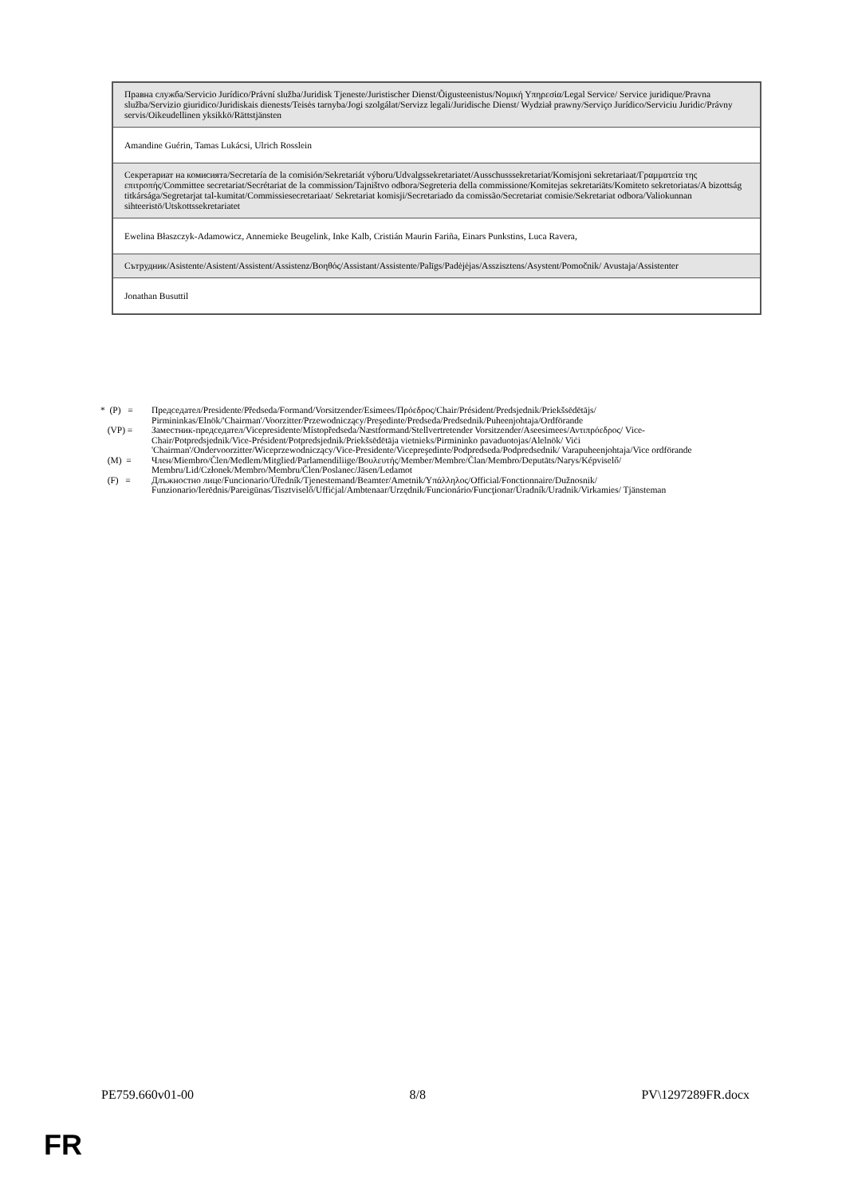| Правна служба/Servicio Jurídico/Právní služba/Juridisk Tjeneste/Juristischer Dienst/Õigusteenistus/Νομική Υπηρεσία/Legal Service/ Service juridique/Pravna služba/Servizio giuridico/Juridiskais dienests/Teisės tarnyba/Jogi szolgálat/Servizz legali/Juridische Dienst/ Wydział prawny/Serviço Jurídico/Serviciu Juridic/Právny servis/Oikeudellinen yksikkö/Rättstjänsten |
| Amandine Guérin, Tamas Lukácsi, Ulrich Rosslein |
| Секретариат на комисията/Secretaría de la comisión/Sekretariát výboru/Udvalgssekretariatet/Ausschusssekretariat/Komisjoni sekretariaat/Γραμματεία της επιτροπής/Committee secretariat/Secrétariat de la commission/Tajništvo odbora/Segreteria della commissione/Komitejas sekretariāts/Komiteto sekretoriatas/A bizottság titkársága/Segretarjat tal-kumitat/Commissiesecretariaat/ Sekretariat komisji/Secretariado da comissão/Secretariat comisie/Sekretariat odbora/Valiokunnan sihteeristö/Utskottssekretariatet |
| Ewelina Błaszczyk-Adamowicz, Annemieke Beugelink, Inke Kalb, Cristián Maurin Fariña, Einars Punkstins, Luca Ravera, |
| Сътрудник/Asistente/Asistent/Assistent/Assistenz/Βοηθός/Assistant/Assistente/Palīgs/Padėjėjas/Asszisztens/Asystent/Pomočnik/ Avustaja/Assistenter |
| Jonathan Busuttil |
* (P) = Председател/Presidente/Předseda/Formand/Vorsitzender/Esimees/Πρόεδρος/Chair/Président/Predsjednik/Priekšsēdētājs/ Pirmininkas/Elnök/'Chairman'/Voorzitter/Przewodniczący/Preşedinte/Predseda/Predsednik/Puheenjohtaja/Ordförande
(VP) = Заместник-председател/Vicepresidente/Místopředseda/Næstformand/Stellvertretender Vorsitzender/Aseesimees/Αντιπρόεδρος/ Vice-Chair/Potpredsjednik/Vice-Président/Potpredsjednik/Priekšsēdētāja vietnieks/Pirmininko pavaduotojas/Alelnök/ Viċi 'Chairman'/Ondervoorzitter/Wiceprzewodniczący/Vice-Presidente/Vicepreşedinte/Podpredseda/Podpredsednik/ Varapuheenjohtaja/Vice ordförande
(M) = Член/Miembro/Člen/Medlem/Mitglied/Parlamendiliige/Βουλευτής/Member/Membre/Član/Membro/Deputāts/Narys/Képviselő/ Membru/Lid/Członek/Membro/Membru/Člen/Poslanec/Jäsen/Ledamot
(F) = Длъжностно лице/Funcionario/Úředník/Tjenestemand/Beamter/Ametnik/Υπάλληλος/Official/Fonctionnaire/Dužnosnik/ Funzionario/Ierēdnis/Pareigūnas/Tisztviselő/Uffiċjal/Ambtenaar/Urzędnik/Funcionário/Funcţionar/Úradník/Uradnik/Virkamies/ Tjänsteman
PE759.660v01-00 8/8 PV\1297289FR.docx
FR